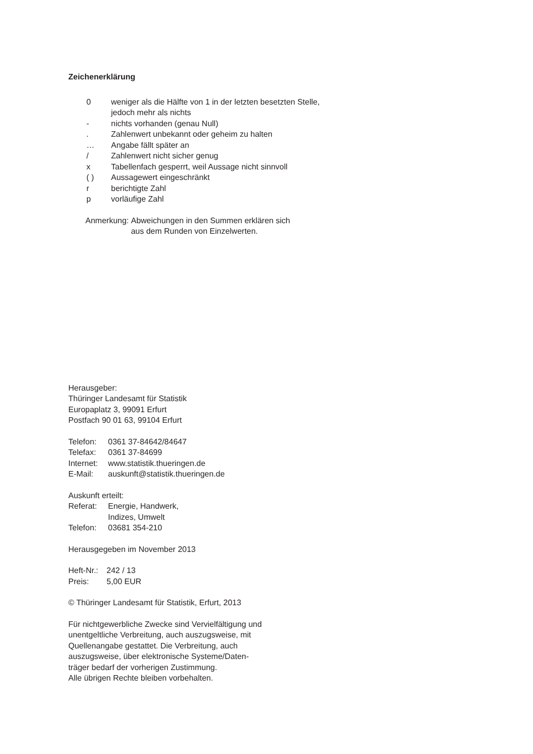Zeichenerklärung
0 weniger als die Hälfte von 1 in der letzten besetzten Stelle,
jedoch mehr als nichts
- nichts vorhanden (genau Null)
. Zahlenwert unbekannt oder geheim zu halten
… Angabe fällt später an
/ Zahlenwert nicht sicher genug
x Tabellenfach gesperrt, weil Aussage nicht sinnvoll
( ) Aussagewert eingeschränkt
r berichtigte Zahl
p vorläufige Zahl
Anmerkung: Abweichungen in den Summen erklären sich
aus dem Runden von Einzelwerten.
Herausgeber:
Thüringer Landesamt für Statistik
Europaplatz 3, 99091 Erfurt
Postfach 90 01 63, 99104 Erfurt
Telefon: 0361 37-84642/84647
Telefax: 0361 37-84699
Internet: www.statistik.thueringen.de
E-Mail: auskunft@statistik.thueringen.de
Auskunft erteilt:
Referat: Energie, Handwerk,
Indizes, Umwelt
Telefon: 03681 354-210
Herausgegeben im November 2013
Heft-Nr.: 242 / 13
Preis: 5,00 EUR
© Thüringer Landesamt für Statistik, Erfurt, 2013
Für nichtgewerbliche Zwecke sind Vervielfältigung und
unentgeltliche Verbreitung, auch auszugsweise, mit
Quellenangabe gestattet. Die Verbreitung, auch
auszugsweise, über elektronische Systeme/Daten-
träger bedarf der vorherigen Zustimmung.
Alle übrigen Rechte bleiben vorbehalten.